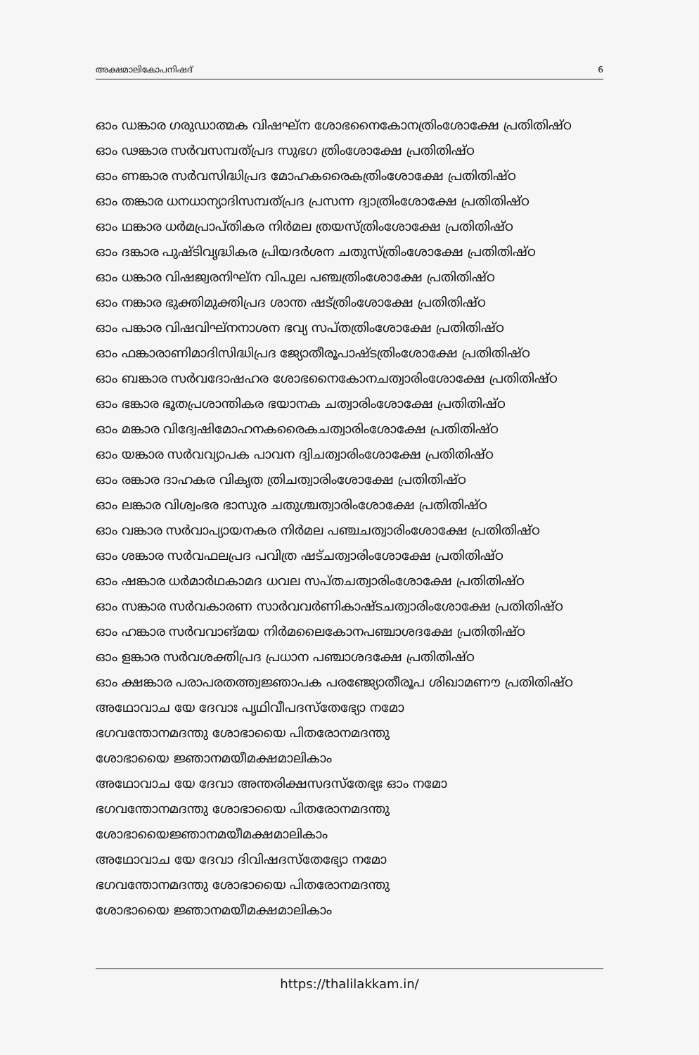അക്ഷമാലികോപനിഷദ് 6
ഓം ഡങ്കാര ഗരുഡാത്മക വിഷഘ്ന ശോഭനൈകോനത്രിംശോക്ഷേ പ്രതിതിഷ്ഠ
ഓം ഢങ്കാര സർവസമ്പത്പ്രദ സുഭഗ ത്രിംശോക്ഷേ പ്രതിതിഷ്ഠ
ഓം ണങ്കാര സർവസിദ്ധിപ്രദ മോഹകരൈകത്രിംശോക്ഷേ പ്രതിതിഷ്ഠ
ഓം തങ്കാര ധനധാന്യാദിസമ്പത്പ്രദ പ്രസന്ന ദ്വാത്രിംശോക്ഷേ പ്രതിതിഷ്ഠ
ഓം ഥങ്കാര ധർമപ്രാപ്തികര നിർമല ത്രയസ്ത്രിംശോക്ഷേ പ്രതിതിഷ്ഠ
ഓം ദങ്കാര പുഷ്ടിവൃദ്ധികര പ്രിയദർശന ചതുസ്ത്രിംശോക്ഷേ പ്രതിതിഷ്ഠ
ഓം ധങ്കാര വിഷജ്വരനിഘ്ന വിപുല പഞ്ചത്രിംശോക്ഷേ പ്രതിതിഷ്ഠ
ഓം നങ്കാര ഭുക്തിമുക്തിപ്രദ ശാന്ത ഷട്ത്രിംശോക്ഷേ പ്രതിതിഷ്ഠ
ഓം പങ്കാര വിഷവിഘ്നനാശന ഭവ്യ സപ്തത്രിംശോക്ഷേ പ്രതിതിഷ്ഠ
ഓം ഫങ്കാരാണിമാദിസിദ്ധിപ്രദ ജ്യോതീരൂപാഷ്ടത്രിംശോക്ഷേ പ്രതിതിഷ്ഠ
ഓം ബങ്കാര സർവദോഷഹര ശോഭനൈകോനചത്വാരിംശോക്ഷേ പ്രതിതിഷ്ഠ
ഓം ഭങ്കാര ഭൂതപ്രശാന്തികര ഭയാനക ചത്വാരിംശോക്ഷേ പ്രതിതിഷ്ഠ
ഓം മങ്കാര വിദ്വേഷിമോഹനകരൈകചത്വാരിംശോക്ഷേ പ്രതിതിഷ്ഠ
ഓം യങ്കാര സർവവ്യാപക പാവന ദ്വിചത്വാരിംശോക്ഷേ പ്രതിതിഷ്ഠ
ഓം രങ്കാര ദാഹകര വികൃത ത്രിചത്വാരിംശോക്ഷേ പ്രതിതിഷ്ഠ
ഓം ലങ്കാര വിശ്വംഭര ഭാസുര ചതുശ്ചത്വാരിംശോക്ഷേ പ്രതിതിഷ്ഠ
ഓം വങ്കാര സർവാപ്യായനകര നിർമല പഞ്ചചത്വാരിംശോക്ഷേ പ്രതിതിഷ്ഠ
ഓം ശങ്കാര സർവഫലപ്രദ പവിത്ര ഷട്ചത്വാരിംശോക്ഷേ പ്രതിതിഷ്ഠ
ഓം ഷങ്കാര ധർമാർഥകാമദ ധവല സപ്തചത്വാരിംശോക്ഷേ പ്രതിതിഷ്ഠ
ഓം സങ്കാര സർവകാരണ സാർവവർണികാഷ്ടചത്വാരിംശോക്ഷേ പ്രതിതിഷ്ഠ
ഓം ഹങ്കാര സർവവാങ്മയ നിർമലൈകോനപഞ്ചാശദക്ഷേ പ്രതിതിഷ്ഠ
ഓം ളങ്കാര സർവശക്തിപ്രദ പ്രധാന പഞ്ചാശദക്ഷേ പ്രതിതിഷ്ഠ
ഓം ക്ഷങ്കാര പരാപരതത്ത്വജ്ഞാപക പരഞ്ജ്യോതീരൂപ ശിഖാമണൗ പ്രതിതിഷ്ഠ
അഥോവാച യേ ദേവാഃ പൃഥിവീപദസ്തേഭ്യോ നമോ
ഭഗവന്തോനമദന്തു ശോഭായൈ പിതരോനമദന്തു
ശോഭായൈ ജ്ഞാനമയീമക്ഷമാലികാം
അഥോവാച യേ ദേവാ അന്തരിക്ഷസദസ്തേഭ്യഃ ഓം നമോ
ഭഗവന്തോനമദന്തു ശോഭായൈ പിതരോനമദന്തു
ശോഭായൈജ്ഞാനമയീമക്ഷമാലികാം
അഥോവാച യേ ദേവാ ദിവിഷദസ്തേഭ്യോ നമോ
ഭഗവന്തോനമദന്തു ശോഭായൈ പിതരോനമദന്തു
ശോഭായൈ ജ്ഞാനമയീമക്ഷമാലികാം
https://thalilakkam.in/